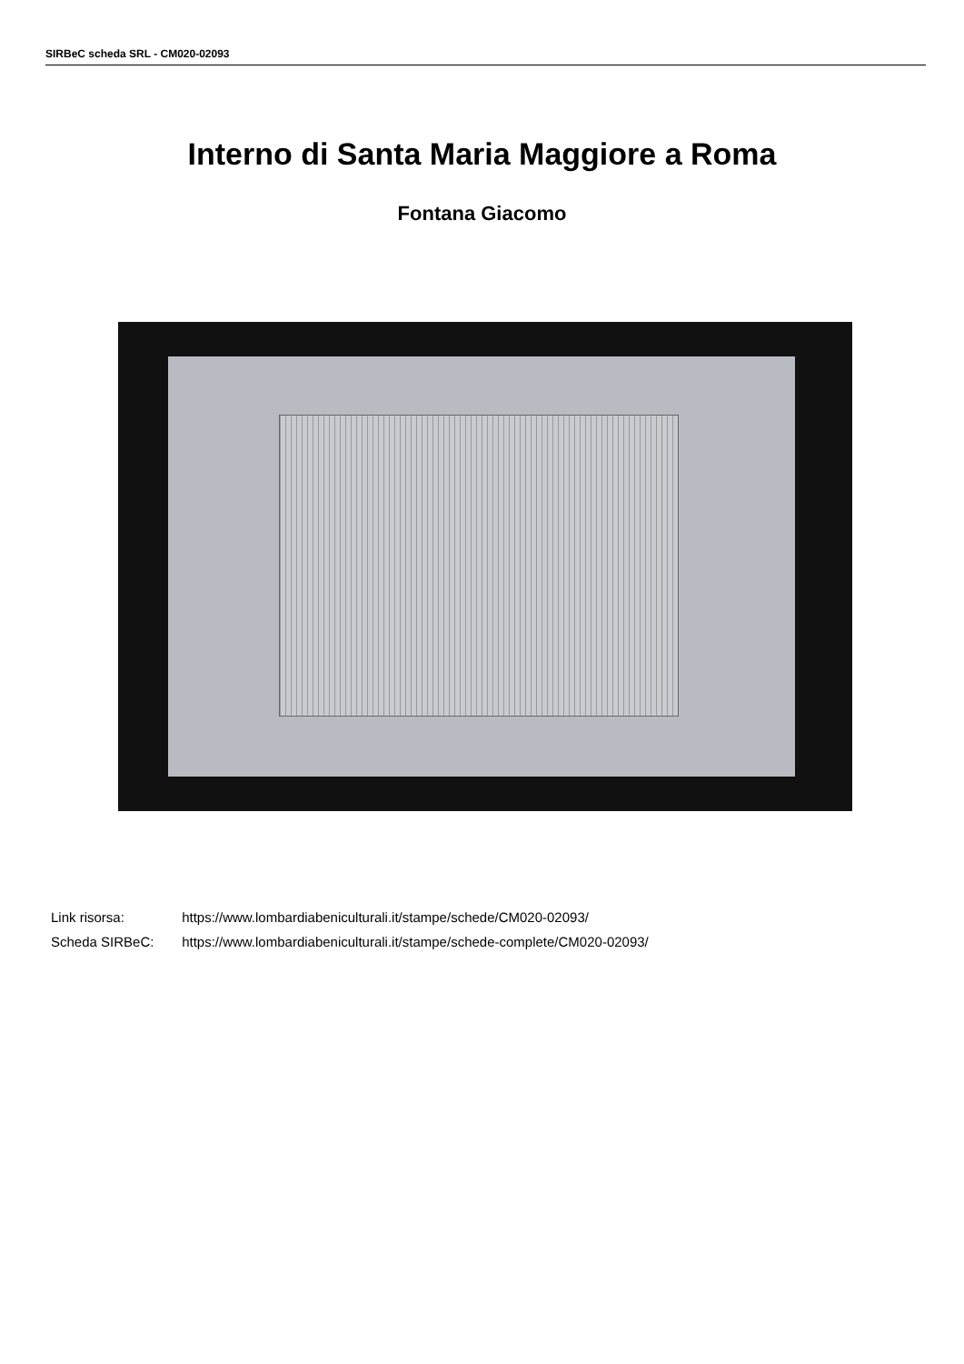SIRBeC scheda SRL - CM020-02093
Interno di Santa Maria Maggiore a Roma
Fontana Giacomo
Link risorsa: https://www.lombardiabeniculturali.it/stampe/schede/CM020-02093/
Scheda SIRBeC: https://www.lombardiabeniculturali.it/stampe/schede-complete/CM020-02093/